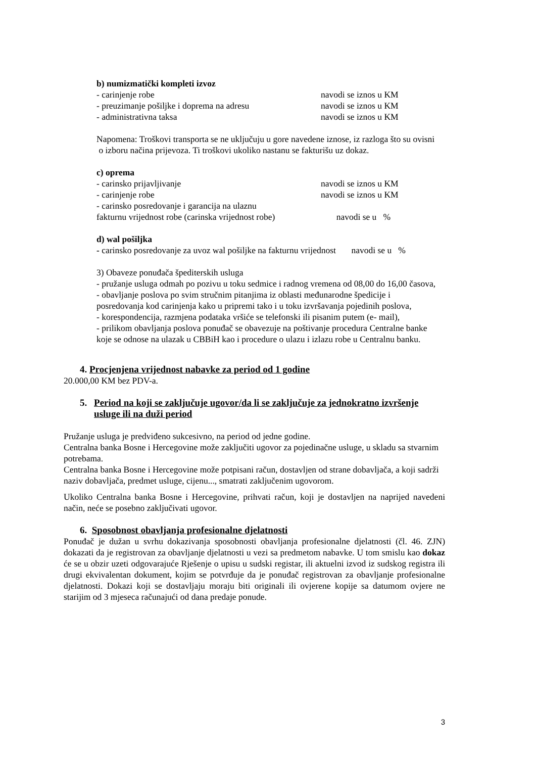b) numizmatički kompleti izvoz
- carinjenje robe navodi se iznos u KM
- preuzimanje pošiljke i doprema na adresu navodi se iznos u KM
- administrativna taksa navodi se iznos u KM
Napomena: Troškovi transporta se ne uključuju u gore navedene iznose, iz razloga što su ovisni
o izboru načina prijevoza. Ti troškovi ukoliko nastanu se fakturišu uz dokaz.
c) oprema
- carinsko prijavljivanje navodi se iznos u KM
- carinjenje robe navodi se iznos u KM
- carinsko posredovanje i garancija na ulaznu
fakturnu vrijednost robe (carinska vrijednost robe) navodi se u %
d) wal pošiljka
- carinsko posredovanje za uvoz wal pošiljke na fakturnu vrijednost navodi se u %
3) Obaveze ponuđača špediterskih usluga
- pružanje usluga odmah po pozivu u toku sedmice i radnog vremena od 08,00 do 16,00 časova,
- obavljanje poslova po svim stručnim pitanjima iz oblasti međunarodne špedicije i
posredovanja kod carinjenja kako u pripremi tako i u toku izvršavanja pojedinih poslova,
- korespondencija, razmjena podataka vršiće se telefonski ili pisanim putem (e- mail),
- prilikom obavljanja poslova ponuđač se obavezuje na poštivanje procedura Centralne banke
koje se odnose na ulazak u CBBiH kao i procedure o ulazu i izlazu robe u Centralnu banku.
4. Procjenjena vrijednost nabavke za period od 1 godine
20.000,00 KM bez PDV-a.
5. Period na koji se zaključuje ugovor/da li se zaključuje za jednokratno izvršenje usluge ili na duži period
Pružanje usluga je predviđeno sukcesivno, na period od jedne godine.
Centralna banka Bosne i Hercegovine može zaključiti ugovor za pojedinačne usluge, u skladu sa stvarnim potrebama.
Centralna banka Bosne i Hercegovine može potpisani račun, dostavljen od strane dobavljača, a koji sadrži naziv dobavljača, predmet usluge, cijenu..., smatrati zaključenim ugovorom.
Ukoliko Centralna banka Bosne i Hercegovine, prihvati račun, koji je dostavljen na naprijed navedeni način, neće se posebno zaključivati ugovor.
6. Sposobnost obavljanja profesionalne djelatnosti
Ponuđač je dužan u svrhu dokazivanja sposobnosti obavljanja profesionalne djelatnosti (čl. 46. ZJN) dokazati da je registrovan za obavljanje djelatnosti u vezi sa predmetom nabavke. U tom smislu kao dokaz će se u obzir uzeti odgovarajuće Rješenje o upisu u sudski registar, ili aktuelni izvod iz sudskog registra ili drugi ekvivalentan dokument, kojim se potvrđuje da je ponuđač registrovan za obavljanje profesionalne djelatnosti. Dokazi koji se dostavljaju moraju biti originali ili ovjerene kopije sa datumom ovjere ne starijim od 3 mjeseca računajući od dana predaje ponude.
3